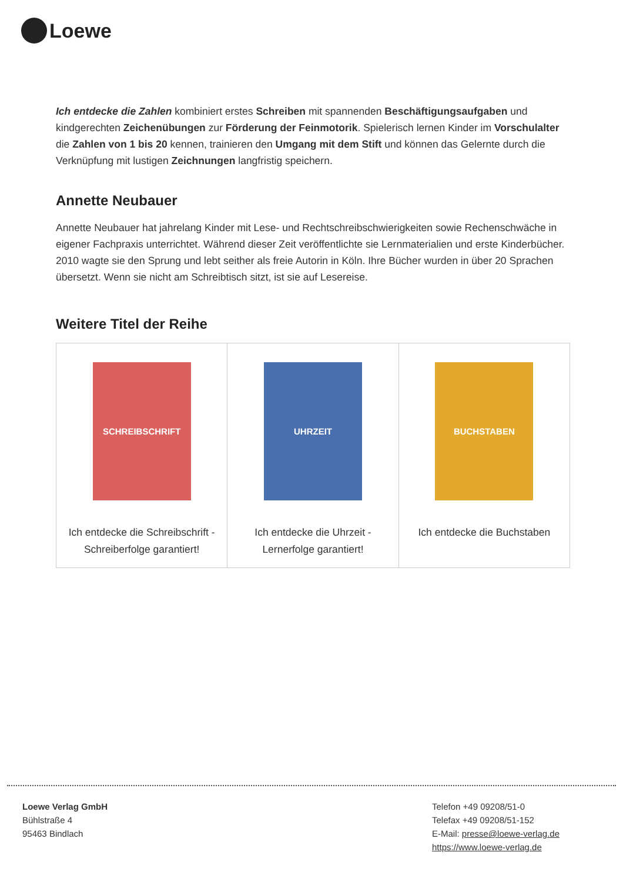Loewe
Ich entdecke die Zahlen kombiniert erstes Schreiben mit spannenden Beschäftigungsaufgaben und kindgerechten Zeichenübungen zur Förderung der Feinmotorik. Spielerisch lernen Kinder im Vorschulalter die Zahlen von 1 bis 20 kennen, trainieren den Umgang mit dem Stift und können das Gelernte durch die Verknüpfung mit lustigen Zeichnungen langfristig speichern.
Annette Neubauer
Annette Neubauer hat jahrelang Kinder mit Lese- und Rechtschreibschwierigkeiten sowie Rechenschwäche in eigener Fachpraxis unterrichtet. Während dieser Zeit veröffentlichte sie Lernmaterialien und erste Kinderbücher. 2010 wagte sie den Sprung und lebt seither als freie Autorin in Köln. Ihre Bücher wurden in über 20 Sprachen übersetzt. Wenn sie nicht am Schreibtisch sitzt, ist sie auf Lesereise.
Weitere Titel der Reihe
| SCHREIBSCHRIFT Ich entdecke die Schreibschrift - Schreiberfolge garantiert! | UHRZEIT Ich entdecke die Uhrzeit - Lernerfolge garantiert! | BUCHSTABEN Ich entdecke die Buchstaben |
Loewe Verlag GmbH
Bühlstraße 4
95463 Bindlach
Telefon +49 09208/51-0
Telefax +49 09208/51-152
E-Mail: presse@loewe-verlag.de
https://www.loewe-verlag.de